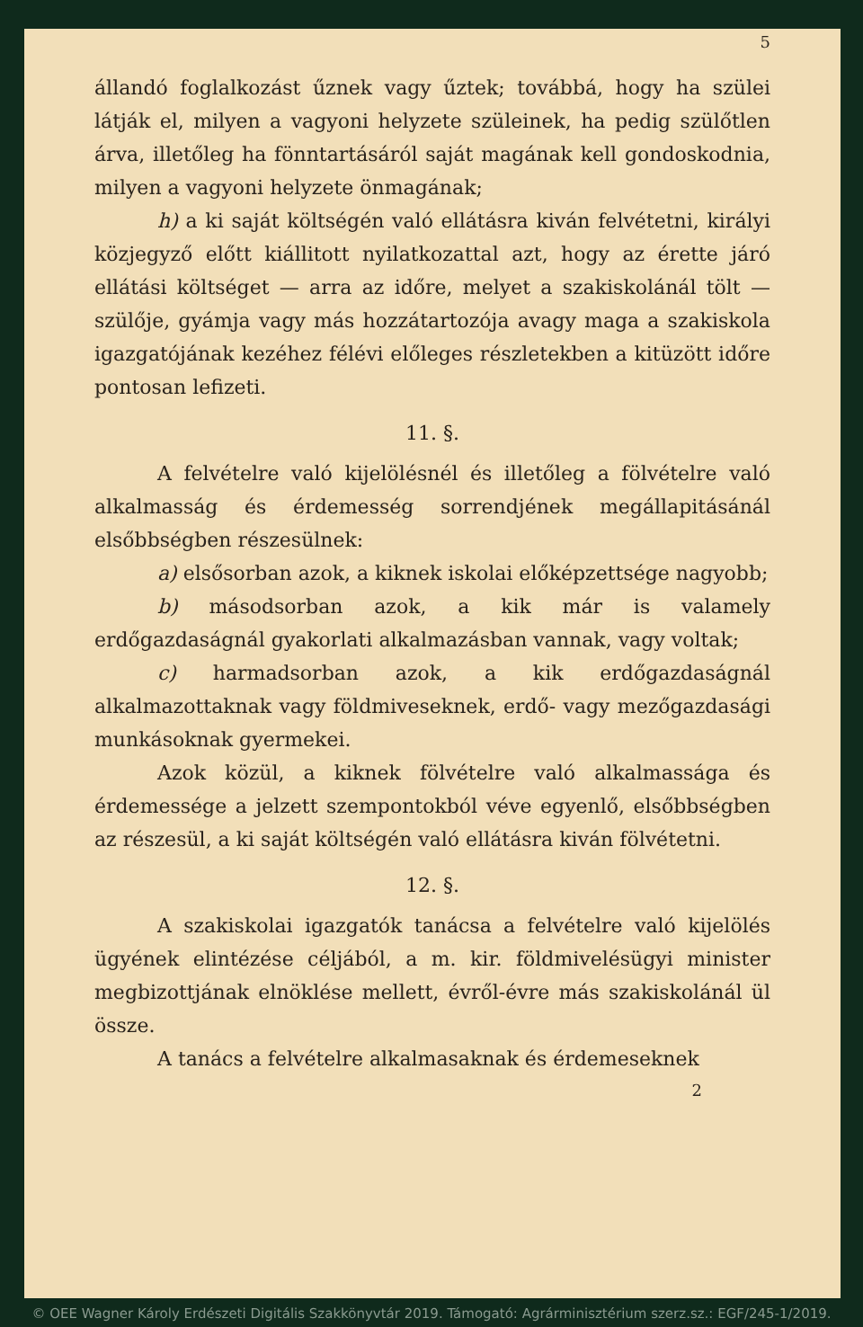5
állandó foglalkozást űznek vagy űztek; továbbá, hogy ha szülei látják el, milyen a vagyoni helyzete szüleinek, ha pedig szülőtlen árva, illetőleg ha fönntartásáról saját magának kell gondoskodnia, milyen a vagyoni helyzete önmagának;
h) a ki saját költségén való ellátásra kiván felvétetni, királyi közjegyző előtt kiállitott nyilatkozattal azt, hogy az érette járó ellátási költséget — arra az időre, melyet a szakiskolánál tölt — szülője, gyámja vagy más hozzátartozója avagy maga a szakiskola igazgatójának kezéhez félévi előleges részletekben a kitüzött időre pontosan lefizeti.
11. §.
A felvételre való kijelölésnél és illetőleg a fölvételre való alkalmasság és érdemesség sorrendjének megállapitásánál elsőbbségben részesülnek:
a) elsősorban azok, a kiknek iskolai előképzettsége nagyobb;
b) másodsorban azok, a kik már is valamely erdőgazdaságnál gyakorlati alkalmazásban vannak, vagy voltak;
c) harmadsorban azok, a kik erdőgazdaságnál alkalmazottaknak vagy földmiveseknek, erdő- vagy mezőgazdasági munkásoknak gyermekei.
Azok közül, a kiknek fölvételre való alkalmassága és érdemessége a jelzett szempontokból véve egyenlő, elsőbbségben az részesül, a ki saját költségén való ellátásra kiván fölvétetni.
12. §.
A szakiskolai igazgatók tanácsa a felvételre való kijelölés ügyének elintézése céljából, a m. kir. földmivelésügyi minister megbizottjának elnöklése mellett, évről-évre más szakiskolánál ül össze.
A tanács a felvételre alkalmasaknak és érdemeseknek
2
© OEE Wagner Károly Erdészeti Digitális Szakkönyvtár 2019. Támogató: Agrárminisztérium szerz.sz.: EGF/245-1/2019.